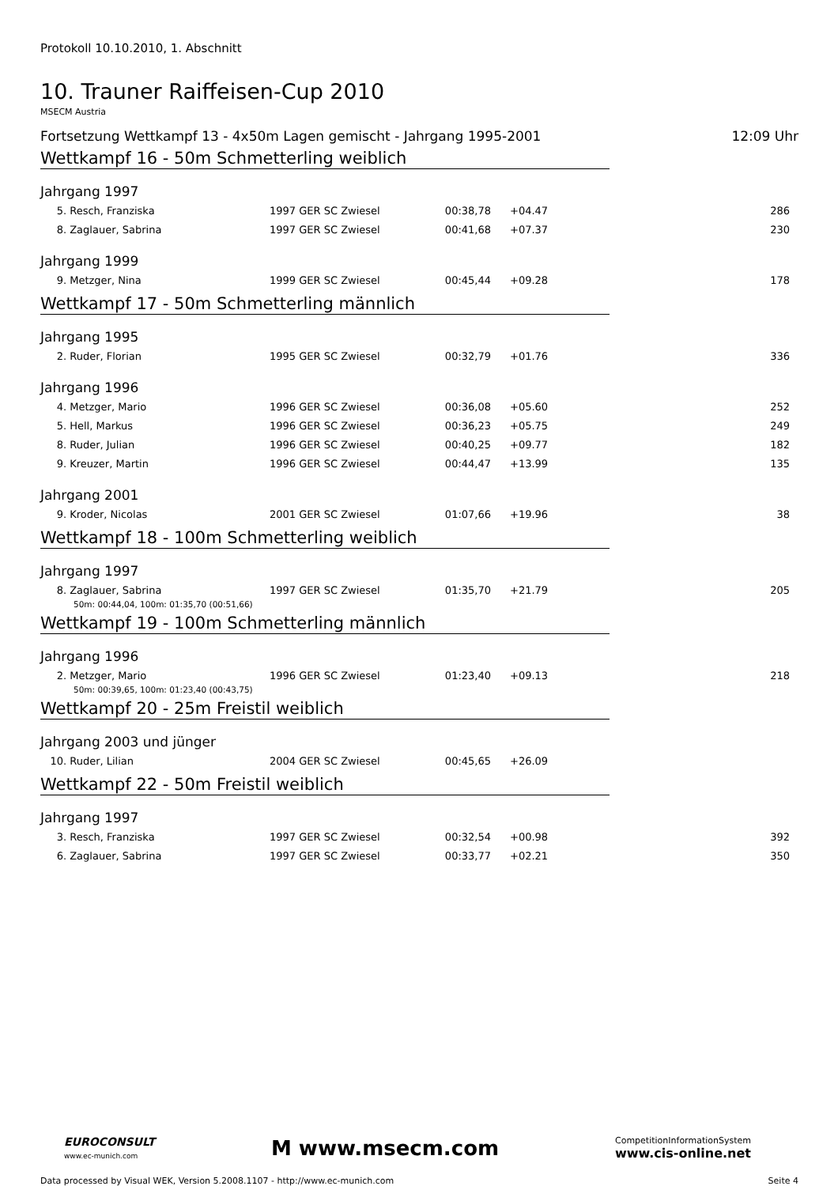Protokoll 10.10.2010, 1. Abschnitt
10. Trauner Raiffeisen-Cup 2010
MSECM Austria
Fortsetzung Wettkampf 13 - 4x50m Lagen gemischt - Jahrgang 1995-2001 12:09 Uhr
Wettkampf 16 - 50m Schmetterling weiblich
Jahrgang 1997
| 5. Resch, Franziska | 1997 GER SC Zwiesel | | 00:38,78 | +04.47 | 286 |
| 8. Zaglauer, Sabrina | 1997 GER SC Zwiesel | | 00:41,68 | +07.37 | 230 |
Jahrgang 1999
| 9. Metzger, Nina | 1999 GER SC Zwiesel | | 00:45,44 | +09.28 | 178 |
Wettkampf 17 - 50m Schmetterling männlich
Jahrgang 1995
| 2. Ruder, Florian | 1995 GER SC Zwiesel | | 00:32,79 | +01.76 | 336 |
Jahrgang 1996
| 4. Metzger, Mario | 1996 GER SC Zwiesel | | 00:36,08 | +05.60 | 252 |
| 5. Hell, Markus | 1996 GER SC Zwiesel | | 00:36,23 | +05.75 | 249 |
| 8. Ruder, Julian | 1996 GER SC Zwiesel | | 00:40,25 | +09.77 | 182 |
| 9. Kreuzer, Martin | 1996 GER SC Zwiesel | | 00:44,47 | +13.99 | 135 |
Jahrgang 2001
| 9. Kroder, Nicolas | 2001 GER SC Zwiesel | | 01:07,66 | +19.96 | 38 |
Wettkampf 18 - 100m Schmetterling weiblich
Jahrgang 1997
| 8. Zaglauer, Sabrina | 1997 GER SC Zwiesel | | 01:35,70 | +21.79 | 205 |
| 50m: 00:44,04, 100m: 01:35,70 (00:51,66) | | | | | |
Wettkampf 19 - 100m Schmetterling männlich
Jahrgang 1996
| 2. Metzger, Mario | 1996 GER SC Zwiesel | | 01:23,40 | +09.13 | 218 |
| 50m: 00:39,65, 100m: 01:23,40 (00:43,75) | | | | | |
Wettkampf 20 - 25m Freistil weiblich
Jahrgang 2003 und jünger
| 10. Ruder, Lilian | 2004 GER SC Zwiesel | | 00:45,65 | +26.09 | |
Wettkampf 22 - 50m Freistil weiblich
Jahrgang 1997
| 3. Resch, Franziska | 1997 GER SC Zwiesel | | 00:32,54 | +00.98 | 392 |
| 6. Zaglauer, Sabrina | 1997 GER SC Zwiesel | | 00:33,77 | +02.21 | 350 |
EUROCONSULT
www.ec-munich.com
M www.msecm.com
CompetitionInformationSystem
www.cis-online.net
Data processed by Visual WEK, Version 5.2008.1107 - http://www.ec-munich.com Seite 4